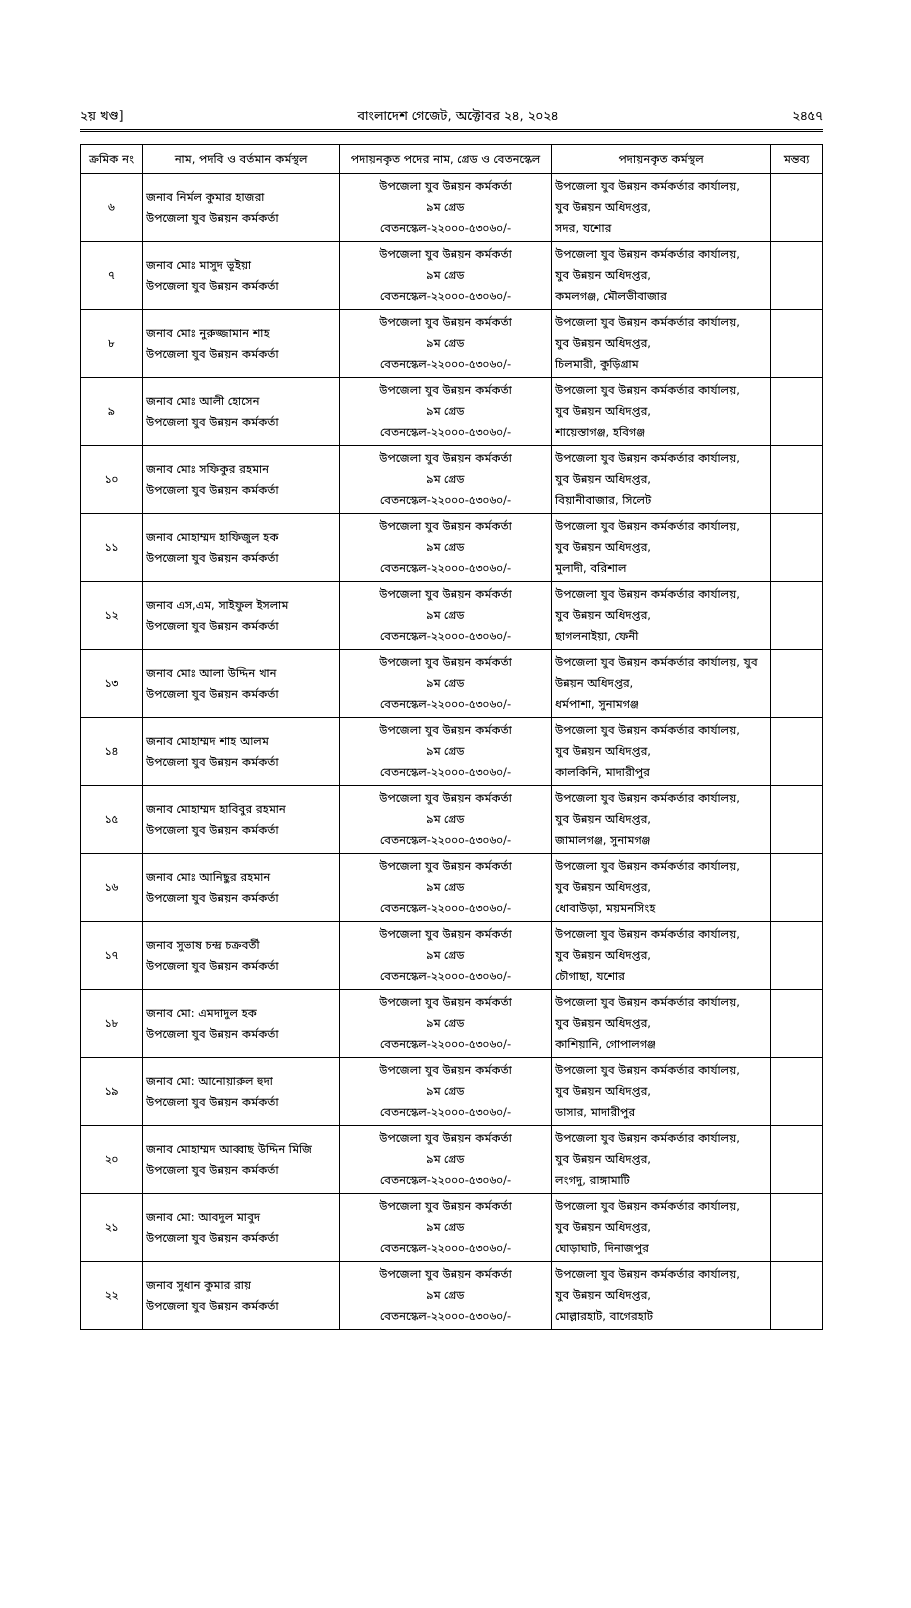২য় খণ্ড] বাংলাদেশ গেজেট, অক্টোবর ২৪, ২০২৪ ২৪৫৭
| ক্রমিক নং | নাম, পদবি ও বর্তমান কর্মস্থল | পদায়নকৃত পদের নাম, গ্রেড ও বেতনস্কেল | পদায়নকৃত কর্মস্থল | মন্তব্য |
| --- | --- | --- | --- | --- |
| ৬ | জনাব নির্মল কুমার হাজরা উপজেলা যুব উন্নয়ন কর্মকর্তা | উপজেলা যুব উন্নয়ন কর্মকর্তা ৯ম গ্রেড বেতনস্কেল-২২০০০-৫৩০৬০/- | উপজেলা যুব উন্নয়ন কর্মকর্তার কার্যালয়, যুব উন্নয়ন অধিদপ্তর, সদর, যশোর | |
| ৭ | জনাব মোঃ মাসুদ ভূইয়া উপজেলা যুব উন্নয়ন কর্মকর্তা | উপজেলা যুব উন্নয়ন কর্মকর্তা ৯ম গ্রেড বেতনস্কেল-২২০০০-৫৩০৬০/- | উপজেলা যুব উন্নয়ন কর্মকর্তার কার্যালয়, যুব উন্নয়ন অধিদপ্তর, কমলগঞ্জ, মৌলভীবাজার | |
| ৮ | জনাব মোঃ নুরুজ্জামান শাহ উপজেলা যুব উন্নয়ন কর্মকর্তা | উপজেলা যুব উন্নয়ন কর্মকর্তা ৯ম গ্রেড বেতনস্কেল-২২০০০-৫৩০৬০/- | উপজেলা যুব উন্নয়ন কর্মকর্তার কার্যালয়, যুব উন্নয়ন অধিদপ্তর, চিলমারী, কুড়িগ্রাম | |
| ৯ | জনাব মোঃ আলী হোসেন উপজেলা যুব উন্নয়ন কর্মকর্তা | উপজেলা যুব উন্নয়ন কর্মকর্তা ৯ম গ্রেড বেতনস্কেল-২২০০০-৫৩০৬০/- | উপজেলা যুব উন্নয়ন কর্মকর্তার কার্যালয়, যুব উন্নয়ন অধিদপ্তর, শায়েস্তাগঞ্জ, হবিগঞ্জ | |
| ১০ | জনাব মোঃ সফিকুর রহমান উপজেলা যুব উন্নয়ন কর্মকর্তা | উপজেলা যুব উন্নয়ন কর্মকর্তা ৯ম গ্রেড বেতনস্কেল-২২০০০-৫৩০৬০/- | উপজেলা যুব উন্নয়ন কর্মকর্তার কার্যালয়, যুব উন্নয়ন অধিদপ্তর, বিয়ানীবাজার, সিলেট | |
| ১১ | জনাব মোহাম্মদ হাফিজুল হক উপজেলা যুব উন্নয়ন কর্মকর্তা | উপজেলা যুব উন্নয়ন কর্মকর্তা ৯ম গ্রেড বেতনস্কেল-২২০০০-৫৩০৬০/- | উপজেলা যুব উন্নয়ন কর্মকর্তার কার্যালয়, যুব উন্নয়ন অধিদপ্তর, মুলাদী, বরিশাল | |
| ১২ | জনাব এস,এম, সাইফুল ইসলাম উপজেলা যুব উন্নয়ন কর্মকর্তা | উপজেলা যুব উন্নয়ন কর্মকর্তা ৯ম গ্রেড বেতনস্কেল-২২০০০-৫৩০৬০/- | উপজেলা যুব উন্নয়ন কর্মকর্তার কার্যালয়, যুব উন্নয়ন অধিদপ্তর, ছাগলনাইয়া, ফেনী | |
| ১৩ | জনাব মোঃ আলা উদ্দিন খান উপজেলা যুব উন্নয়ন কর্মকর্তা | উপজেলা যুব উন্নয়ন কর্মকর্তা ৯ম গ্রেড বেতনস্কেল-২২০০০-৫৩০৬০/- | উপজেলা যুব উন্নয়ন কর্মকর্তার কার্যালয়, যুব উন্নয়ন অধিদপ্তর, ধর্মপাশা, সুনামগঞ্জ | |
| ১৪ | জনাব মোহাম্মদ শাহ আলম উপজেলা যুব উন্নয়ন কর্মকর্তা | উপজেলা যুব উন্নয়ন কর্মকর্তা ৯ম গ্রেড বেতনস্কেল-২২০০০-৫৩০৬০/- | উপজেলা যুব উন্নয়ন কর্মকর্তার কার্যালয়, যুব উন্নয়ন অধিদপ্তর, কালকিনি, মাদারীপুর | |
| ১৫ | জনাব মোহাম্মদ হাবিবুর রহমান উপজেলা যুব উন্নয়ন কর্মকর্তা | উপজেলা যুব উন্নয়ন কর্মকর্তা ৯ম গ্রেড বেতনস্কেল-২২০০০-৫৩০৬০/- | উপজেলা যুব উন্নয়ন কর্মকর্তার কার্যালয়, যুব উন্নয়ন অধিদপ্তর, জামালগঞ্জ, সুনামগঞ্জ | |
| ১৬ | জনাব মোঃ আনিছুর রহমান উপজেলা যুব উন্নয়ন কর্মকর্তা | উপজেলা যুব উন্নয়ন কর্মকর্তা ৯ম গ্রেড বেতনস্কেল-২২০০০-৫৩০৬০/- | উপজেলা যুব উন্নয়ন কর্মকর্তার কার্যালয়, যুব উন্নয়ন অধিদপ্তর, ধোবাউড়া, ময়মনসিংহ | |
| ১৭ | জনাব সুভাষ চন্দ্র চক্রবর্তী উপজেলা যুব উন্নয়ন কর্মকর্তা | উপজেলা যুব উন্নয়ন কর্মকর্তা ৯ম গ্রেড বেতনস্কেল-২২০০০-৫৩০৬০/- | উপজেলা যুব উন্নয়ন কর্মকর্তার কার্যালয়, যুব উন্নয়ন অধিদপ্তর, চৌগাছা, যশোর | |
| ১৮ | জনাব মো: এমদাদুল হক উপজেলা যুব উন্নয়ন কর্মকর্তা | উপজেলা যুব উন্নয়ন কর্মকর্তা ৯ম গ্রেড বেতনস্কেল-২২০০০-৫৩০৬০/- | উপজেলা যুব উন্নয়ন কর্মকর্তার কার্যালয়, যুব উন্নয়ন অধিদপ্তর, কাশিয়ানি, গোপালগঞ্জ | |
| ১৯ | জনাব মো: আনোয়ারুল হুদা উপজেলা যুব উন্নয়ন কর্মকর্তা | উপজেলা যুব উন্নয়ন কর্মকর্তা ৯ম গ্রেড বেতনস্কেল-২২০০০-৫৩০৬০/- | উপজেলা যুব উন্নয়ন কর্মকর্তার কার্যালয়, যুব উন্নয়ন অধিদপ্তর, ডাসার, মাদারীপুর | |
| ২০ | জনাব মোহাম্মদ আব্বাছ উদ্দিন মিজি উপজেলা যুব উন্নয়ন কর্মকর্তা | উপজেলা যুব উন্নয়ন কর্মকর্তা ৯ম গ্রেড বেতনস্কেল-২২০০০-৫৩০৬০/- | উপজেলা যুব উন্নয়ন কর্মকর্তার কার্যালয়, যুব উন্নয়ন অধিদপ্তর, লংগদু, রাঙ্গামাটি | |
| ২১ | জনাব মো: আবদুল মাবুদ উপজেলা যুব উন্নয়ন কর্মকর্তা | উপজেলা যুব উন্নয়ন কর্মকর্তা ৯ম গ্রেড বেতনস্কেল-২২০০০-৫৩০৬০/- | উপজেলা যুব উন্নয়ন কর্মকর্তার কার্যালয়, যুব উন্নয়ন অধিদপ্তর, ঘোড়াঘাট, দিনাজপুর | |
| ২২ | জনাব সুধান কুমার রায় উপজেলা যুব উন্নয়ন কর্মকর্তা | উপজেলা যুব উন্নয়ন কর্মকর্তা ৯ম গ্রেড বেতনস্কেল-২২০০০-৫৩০৬০/- | উপজেলা যুব উন্নয়ন কর্মকর্তার কার্যালয়, যুব উন্নয়ন অধিদপ্তর, মোল্লারহাট, বাগেরহাট | |